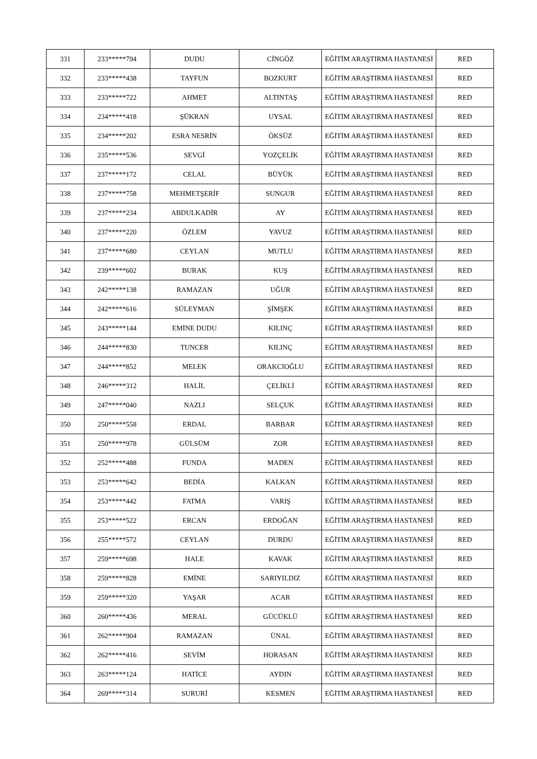| 331 | 233*****794 | DUDU | CİNGÖZ | EĞİTİM ARAŞTIRMA HASTANESİ | RED |
| 332 | 233*****438 | TAYFUN | BOZKURT | EĞİTİM ARAŞTIRMA HASTANESİ | RED |
| 333 | 233*****722 | AHMET | ALTINTAŞ | EĞİTİM ARAŞTIRMA HASTANESİ | RED |
| 334 | 234*****418 | ŞÜKRAN | UYSAL | EĞİTİM ARAŞTIRMA HASTANESİ | RED |
| 335 | 234*****202 | ESRA NESRİN | ÖKSÜZ | EĞİTİM ARAŞTIRMA HASTANESİ | RED |
| 336 | 235*****536 | SEVGİ | YOZÇELİK | EĞİTİM ARAŞTIRMA HASTANESİ | RED |
| 337 | 237*****172 | CELAL | BÜYÜK | EĞİTİM ARAŞTIRMA HASTANESİ | RED |
| 338 | 237*****758 | MEHMETŞERİF | SUNGUR | EĞİTİM ARAŞTIRMA HASTANESİ | RED |
| 339 | 237*****234 | ABDULKADİR | AY | EĞİTİM ARAŞTIRMA HASTANESİ | RED |
| 340 | 237*****220 | ÖZLEM | YAVUZ | EĞİTİM ARAŞTIRMA HASTANESİ | RED |
| 341 | 237*****680 | CEYLAN | MUTLU | EĞİTİM ARAŞTIRMA HASTANESİ | RED |
| 342 | 239*****602 | BURAK | KUŞ | EĞİTİM ARAŞTIRMA HASTANESİ | RED |
| 343 | 242*****138 | RAMAZAN | UĞUR | EĞİTİM ARAŞTIRMA HASTANESİ | RED |
| 344 | 242*****616 | SÜLEYMAN | ŞİMŞEK | EĞİTİM ARAŞTIRMA HASTANESİ | RED |
| 345 | 243*****144 | EMİNE DUDU | KILINÇ | EĞİTİM ARAŞTIRMA HASTANESİ | RED |
| 346 | 244*****830 | TUNCER | KILINÇ | EĞİTİM ARAŞTIRMA HASTANESİ | RED |
| 347 | 244*****852 | MELEK | ORAKCIOĞLU | EĞİTİM ARAŞTIRMA HASTANESİ | RED |
| 348 | 246*****312 | HALİL | ÇELİKLİ | EĞİTİM ARAŞTIRMA HASTANESİ | RED |
| 349 | 247*****040 | NAZLI | SELÇUK | EĞİTİM ARAŞTIRMA HASTANESİ | RED |
| 350 | 250*****558 | ERDAL | BARBAR | EĞİTİM ARAŞTIRMA HASTANESİ | RED |
| 351 | 250*****978 | GÜLSÜM | ZOR | EĞİTİM ARAŞTIRMA HASTANESİ | RED |
| 352 | 252*****488 | FUNDA | MADEN | EĞİTİM ARAŞTIRMA HASTANESİ | RED |
| 353 | 253*****642 | BEDİA | KALKAN | EĞİTİM ARAŞTIRMA HASTANESİ | RED |
| 354 | 253*****442 | FATMA | VARIŞ | EĞİTİM ARAŞTIRMA HASTANESİ | RED |
| 355 | 253*****522 | ERCAN | ERDOĞAN | EĞİTİM ARAŞTIRMA HASTANESİ | RED |
| 356 | 255*****572 | CEYLAN | DURDU | EĞİTİM ARAŞTIRMA HASTANESİ | RED |
| 357 | 259*****698 | HALE | KAVAK | EĞİTİM ARAŞTIRMA HASTANESİ | RED |
| 358 | 259*****828 | EMİNE | SARIYILDIZ | EĞİTİM ARAŞTIRMA HASTANESİ | RED |
| 359 | 259*****320 | YAŞAR | ACAR | EĞİTİM ARAŞTIRMA HASTANESİ | RED |
| 360 | 260*****436 | MERAL | GÜCÜKLÜ | EĞİTİM ARAŞTIRMA HASTANESİ | RED |
| 361 | 262*****904 | RAMAZAN | ÜNAL | EĞİTİM ARAŞTIRMA HASTANESİ | RED |
| 362 | 262*****416 | SEVİM | HORASAN | EĞİTİM ARAŞTIRMA HASTANESİ | RED |
| 363 | 263*****124 | HATİCE | AYDIN | EĞİTİM ARAŞTIRMA HASTANESİ | RED |
| 364 | 269*****314 | SURURİ | KESMEN | EĞİTİM ARAŞTIRMA HASTANESİ | RED |